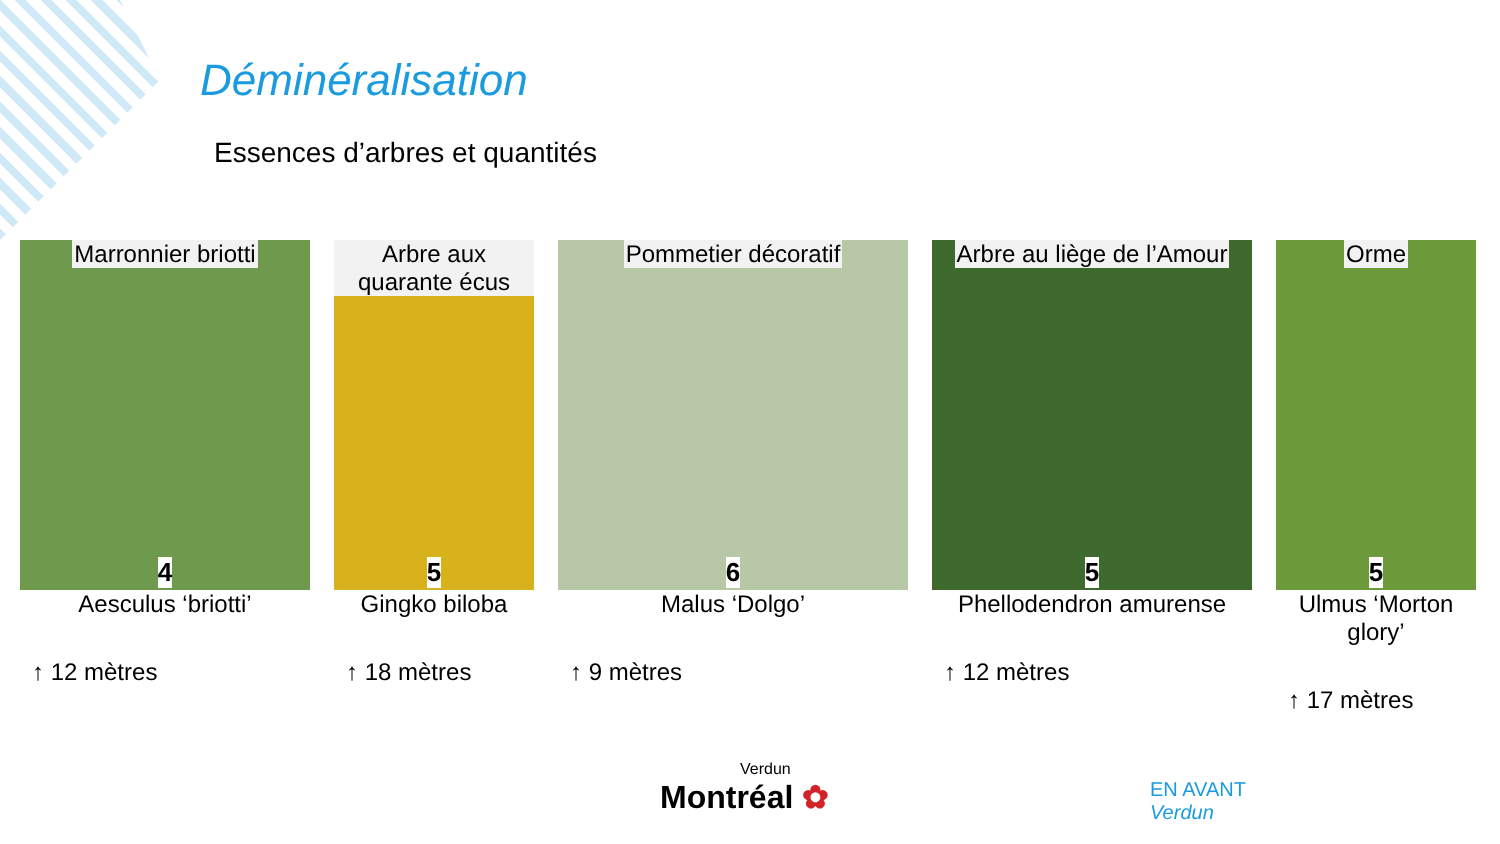Déminéralisation
Essences d’arbres et quantités
Marronnier briotti
4
Aesculus ‘briotti’
↑ 12 mètres
Arbre aux quarante écus
5
Gingko biloba
↑ 18 mètres
Pommetier décoratif
6
Malus ‘Dolgo’
↑ 9 mètres
Arbre au liège de l’Amour
5
Phellodendron amurense
↑ 12 mètres
Orme
5
Ulmus ‘Morton glory’
↑ 17 mètres
Verdun
Montréal ✿
EN AVANT
Verdun